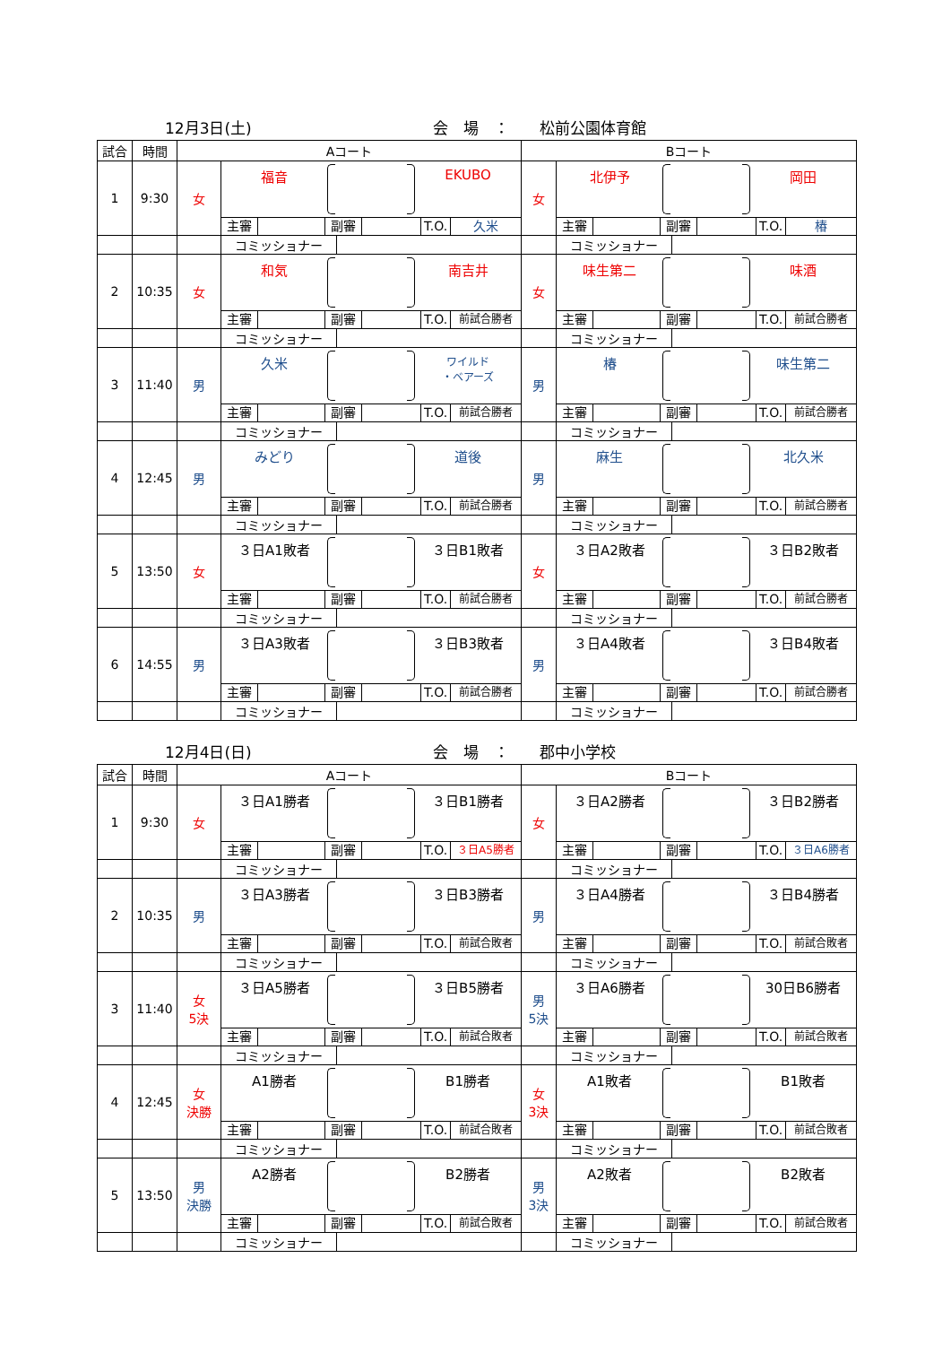12月3日(土)
会　場　：　　松前公園体育館
| 試合 | 時間 | Aコート | | Bコート | |
| --- | --- | --- | --- | --- | --- |
| 1 | 9:30 | 女 | 福音 EKUBO 主審 副審 T.O. 久米 | 女 | 北伊予 岡田 主審 副審 T.O. 椿 |
| | | | コミッショナー | | コミッショナー |
| 2 | 10:35 | 女 | 和気 南吉井 主審 副審 T.O. 前試合勝者 | 女 | 味生第二 味酒 主審 副審 T.O. 前試合勝者 |
| | | | コミッショナー | | コミッショナー |
| 3 | 11:40 | 男 | 久米 ワイルド ・ベアーズ 主審 副審 T.O. 前試合勝者 | 男 | 椿 味生第二 主審 副審 T.O. 前試合勝者 |
| | | | コミッショナー | | コミッショナー |
| 4 | 12:45 | 男 | みどり 道後 主審 副審 T.O. 前試合勝者 | 男 | 麻生 北久米 主審 副審 T.O. 前試合勝者 |
| | | | コミッショナー | | コミッショナー |
| 5 | 13:50 | 女 | ３日A1敗者 ３日B1敗者 主審 副審 T.O. 前試合勝者 | 女 | ３日A2敗者 ３日B2敗者 主審 副審 T.O. 前試合勝者 |
| | | | コミッショナー | | コミッショナー |
| 6 | 14:55 | 男 | ３日A3敗者 ３日B3敗者 主審 副審 T.O. 前試合勝者 | 男 | ３日A4敗者 ３日B4敗者 主審 副審 T.O. 前試合勝者 |
| | | | コミッショナー | | コミッショナー |
12月4日(日)
会　場　：　　郡中小学校
| 試合 | 時間 | Aコート | | Bコート | |
| --- | --- | --- | --- | --- | --- |
| 1 | 9:30 | 女 | ３日A1勝者 ３日B1勝者 主審 副審 T.O. ３日A5勝者 | 女 | ３日A2勝者 ３日B2勝者 主審 副審 T.O. ３日A6勝者 |
| | | | コミッショナー | | コミッショナー |
| 2 | 10:35 | 男 | ３日A3勝者 ３日B3勝者 主審 副審 T.O. 前試合敗者 | 男 | ３日A4勝者 ３日B4勝者 主審 副審 T.O. 前試合敗者 |
| | | | コミッショナー | | コミッショナー |
| 3 | 11:40 | 女 5決 | ３日A5勝者 ３日B5勝者 主審 副審 T.O. 前試合敗者 | 男 5決 | ３日A6勝者 30日B6勝者 主審 副審 T.O. 前試合敗者 |
| | | | コミッショナー | | コミッショナー |
| 4 | 12:45 | 女 決勝 | A1勝者 B1勝者 主審 副審 T.O. 前試合敗者 | 女 3決 | A1敗者 B1敗者 主審 副審 T.O. 前試合敗者 |
| | | | コミッショナー | | コミッショナー |
| 5 | 13:50 | 男 決勝 | A2勝者 B2勝者 主審 副審 T.O. 前試合敗者 | 男 3決 | A2敗者 B2敗者 主審 副審 T.O. 前試合敗者 |
| | | | コミッショナー | | コミッショナー |